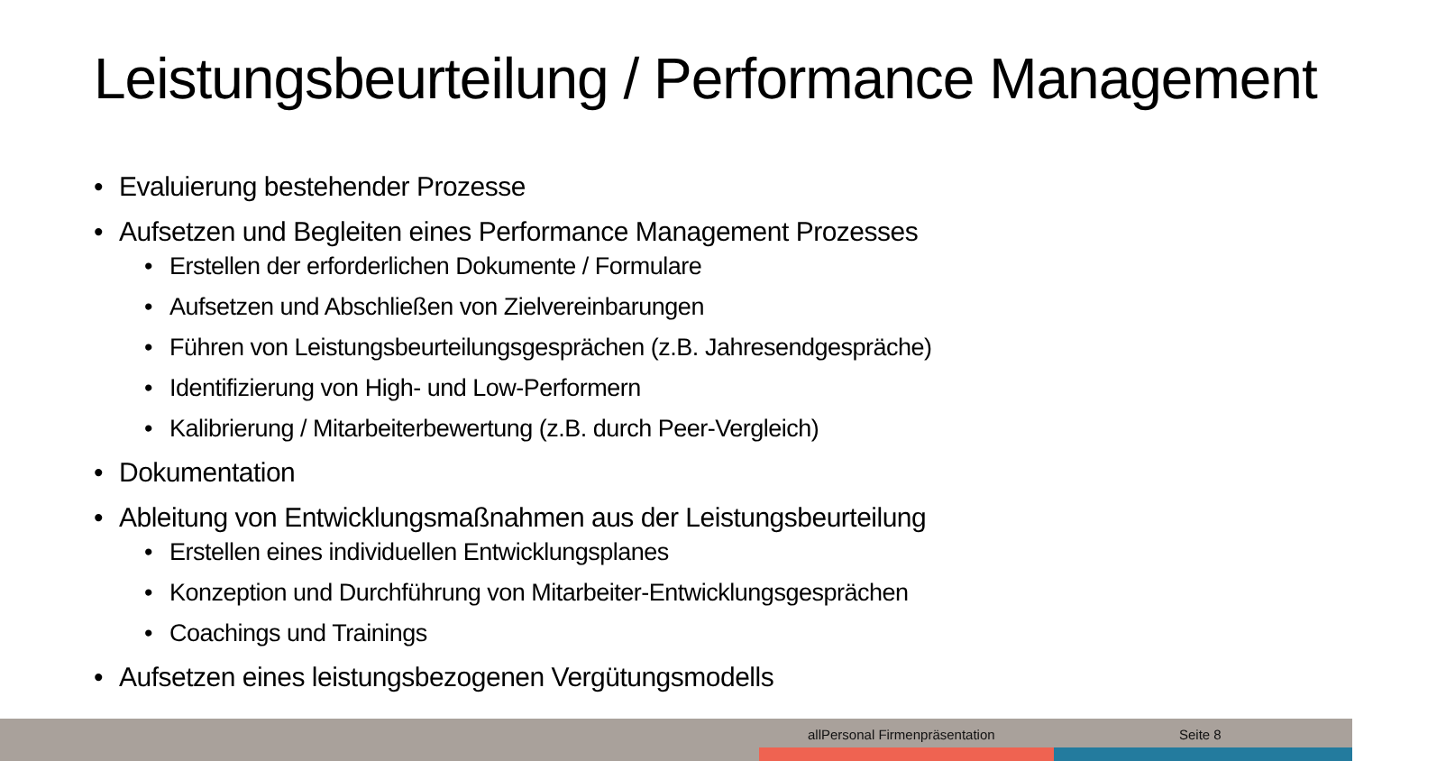Leistungsbeurteilung / Performance Management
• Evaluierung bestehender Prozesse
• Aufsetzen und Begleiten eines Performance Management Prozesses
• Erstellen der erforderlichen Dokumente / Formulare
• Aufsetzen und Abschließen von Zielvereinbarungen
• Führen von Leistungsbeurteilungsgesprächen (z.B. Jahresendgespräche)
• Identifizierung von High- und Low-Performern
• Kalibrierung / Mitarbeiterbewertung (z.B. durch Peer-Vergleich)
• Dokumentation
• Ableitung von Entwicklungsmaßnahmen aus der Leistungsbeurteilung
• Erstellen eines individuellen Entwicklungsplanes
• Konzeption und Durchführung von Mitarbeiter-Entwicklungsgesprächen
• Coachings und Trainings
• Aufsetzen eines leistungsbezogenen Vergütungsmodells
allPersonal Firmenpräsentation Seite 8